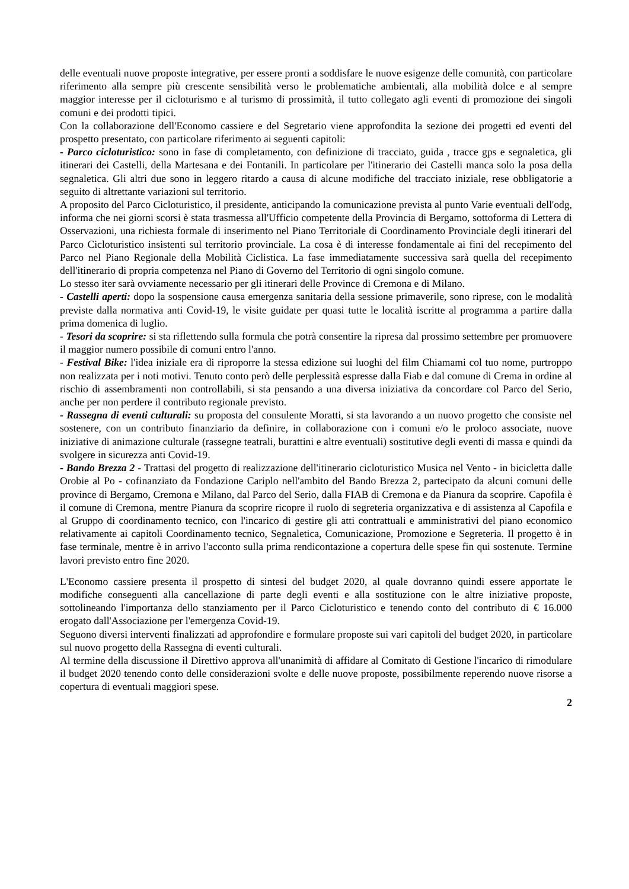delle eventuali nuove proposte integrative, per essere pronti a soddisfare le nuove esigenze delle comunità, con particolare riferimento alla sempre più crescente sensibilità verso le problematiche ambientali, alla mobilità dolce e al sempre maggior interesse per il cicloturismo e al turismo di prossimità, il tutto collegato agli eventi di promozione dei singoli comuni e dei prodotti tipici.
Con la collaborazione dell'Economo cassiere e del Segretario viene approfondita la sezione dei progetti ed eventi del prospetto presentato, con particolare riferimento ai seguenti capitoli:
- Parco cicloturistico: sono in fase di completamento, con definizione di tracciato, guida , tracce gps e segnaletica, gli itinerari dei Castelli, della Martesana e dei Fontanili. In particolare per l'itinerario dei Castelli manca solo la posa della segnaletica. Gli altri due sono in leggero ritardo a causa di alcune modifiche del tracciato iniziale, rese obbligatorie a seguito di altrettante variazioni sul territorio.
A proposito del Parco Cicloturistico, il presidente, anticipando la comunicazione prevista al punto Varie eventuali dell'odg, informa che nei giorni scorsi è stata trasmessa all'Ufficio competente della Provincia di Bergamo, sottoforma di Lettera di Osservazioni, una richiesta formale di inserimento nel Piano Territoriale di Coordinamento Provinciale degli itinerari del Parco Cicloturistico insistenti sul territorio provinciale. La cosa è di interesse fondamentale ai fini del recepimento del Parco nel Piano Regionale della Mobilità Ciclistica. La fase immediatamente successiva sarà quella del recepimento dell'itinerario di propria competenza nel Piano di Governo del Territorio di ogni singolo comune.
Lo stesso iter sarà ovviamente necessario per gli itinerari delle Province di Cremona e di Milano.
- Castelli aperti: dopo la sospensione causa emergenza sanitaria della sessione primaverile, sono riprese, con le modalità previste dalla normativa anti Covid-19, le visite guidate per quasi tutte le località iscritte al programma a partire dalla prima domenica di luglio.
- Tesori da scoprire: si sta riflettendo sulla formula che potrà consentire la ripresa dal prossimo settembre per promuovere il maggior numero possibile di comuni entro l'anno.
- Festival Bike: l'idea iniziale era di riproporre la stessa edizione sui luoghi del film Chiamami col tuo nome, purtroppo non realizzata per i noti motivi. Tenuto conto però delle perplessità espresse dalla Fiab e dal comune di Crema in ordine al rischio di assembramenti non controllabili, si sta pensando a una diversa iniziativa da concordare col Parco del Serio, anche per non perdere il contributo regionale previsto.
- Rassegna di eventi culturali: su proposta del consulente Moratti, si sta lavorando a un nuovo progetto che consiste nel sostenere, con un contributo finanziario da definire, in collaborazione con i comuni e/o le proloco associate, nuove iniziative di animazione culturale (rassegne teatrali, burattini e altre eventuali) sostitutive degli eventi di massa e quindi da svolgere in sicurezza anti Covid-19.
- Bando Brezza 2 - Trattasi del progetto di realizzazione dell'itinerario cicloturistico Musica nel Vento - in bicicletta dalle Orobie al Po - cofinanziato da Fondazione Cariplo nell'ambito del Bando Brezza 2, partecipato da alcuni comuni delle province di Bergamo, Cremona e Milano, dal Parco del Serio, dalla FIAB di Cremona e da Pianura da scoprire. Capofila è il comune di Cremona, mentre Pianura da scoprire ricopre il ruolo di segreteria organizzativa e di assistenza al Capofila e al Gruppo di coordinamento tecnico, con l'incarico di gestire gli atti contrattuali e amministrativi del piano economico relativamente ai capitoli Coordinamento tecnico, Segnaletica, Comunicazione, Promozione e Segreteria. Il progetto è in fase terminale, mentre è in arrivo l'acconto sulla prima rendicontazione a copertura delle spese fin qui sostenute. Termine lavori previsto entro fine 2020.
L'Economo cassiere presenta il prospetto di sintesi del budget 2020, al quale dovranno quindi essere apportate le modifiche conseguenti alla cancellazione di parte degli eventi e alla sostituzione con le altre iniziative proposte, sottolineando l'importanza dello stanziamento per il Parco Cicloturistico e tenendo conto del contributo di € 16.000 erogato dall'Associazione per l'emergenza Covid-19.
Seguono diversi interventi finalizzati ad approfondire e formulare proposte sui vari capitoli del budget 2020, in particolare sul nuovo progetto della Rassegna di eventi culturali.
Al termine della discussione il Direttivo approva all'unanimità di affidare al Comitato di Gestione l'incarico di rimodulare il budget 2020 tenendo conto delle considerazioni svolte e delle nuove proposte, possibilmente reperendo nuove risorse a copertura di eventuali maggiori spese.
2